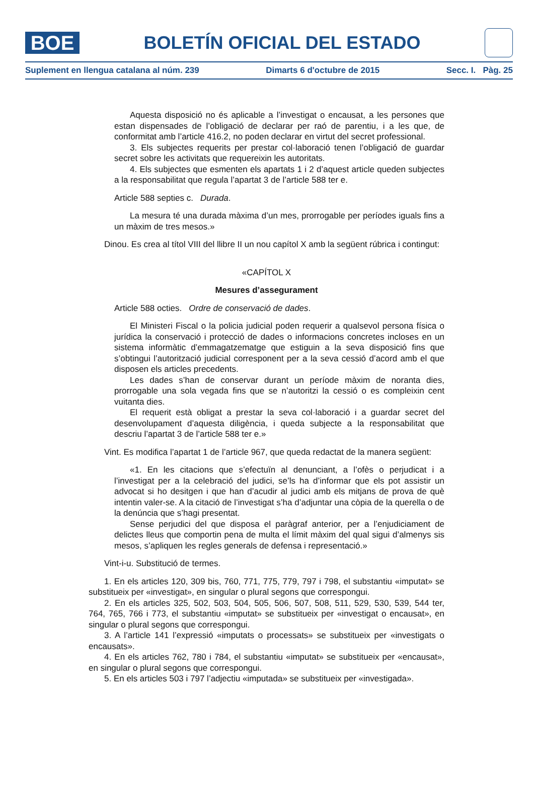BOE
BOLETÍN OFICIAL DEL ESTADO
Suplement en llengua catalana al núm. 239 Dimarts 6 d'octubre de 2015 Secc. I. Pàg. 25
Aquesta disposició no és aplicable a l’investigat o encausat, a les persones que estan dispensades de l’obligació de declarar per raó de parentiu, i a les que, de conformitat amb l’article 416.2, no poden declarar en virtut del secret professional.
3. Els subjectes requerits per prestar col·laboració tenen l’obligació de guardar secret sobre les activitats que requereixin les autoritats.
4. Els subjectes que esmenten els apartats 1 i 2 d’aquest article queden subjectes a la responsabilitat que regula l’apartat 3 de l’article 588 ter e.
Article 588 septies c. Durada.
La mesura té una durada màxima d’un mes, prorrogable per períodes iguals fins a un màxim de tres mesos.»
Dinou. Es crea al títol VIII del llibre II un nou capítol X amb la següent rúbrica i contingut:
«CAPÍTOL X
Mesures d’assegurament
Article 588 octies. Ordre de conservació de dades.
El Ministeri Fiscal o la policia judicial poden requerir a qualsevol persona física o jurídica la conservació i protecció de dades o informacions concretes incloses en un sistema informàtic d’emmagatzematge que estiguin a la seva disposició fins que s’obtingui l’autorització judicial corresponent per a la seva cessió d’acord amb el que disposen els articles precedents.
Les dades s’han de conservar durant un període màxim de noranta dies, prorrogable una sola vegada fins que se n’autoritzi la cessió o es compleixin cent vuitanta dies.
El requerit està obligat a prestar la seva col·laboració i a guardar secret del desenvolupament d’aquesta diligència, i queda subjecte a la responsabilitat que descriu l’apartat 3 de l’article 588 ter e.»
Vint. Es modifica l’apartat 1 de l’article 967, que queda redactat de la manera següent:
«1. En les citacions que s’efectuïn al denunciant, a l’ofès o perjudicat i a l’investigat per a la celebració del judici, se’ls ha d’informar que els pot assistir un advocat si ho desitgen i que han d’acudir al judici amb els mitjans de prova de què intentin valer-se. A la citació de l’investigat s’ha d’adjuntar una còpia de la querella o de la denúncia que s’hagi presentat.
Sense perjudici del que disposa el paràgraf anterior, per a l’enjudiciament de delictes lleus que comportin pena de multa el límit màxim del qual sigui d’almenys sis mesos, s’apliquen les regles generals de defensa i representació.»
Vint-i-u. Substitució de termes.
1. En els articles 120, 309 bis, 760, 771, 775, 779, 797 i 798, el substantiu «imputat» se substitueix per «investigat», en singular o plural segons que correspongui.
2. En els articles 325, 502, 503, 504, 505, 506, 507, 508, 511, 529, 530, 539, 544 ter, 764, 765, 766 i 773, el substantiu «imputat» se substitueix per «investigat o encausat», en singular o plural segons que correspongui.
3. A l’article 141 l’expressió «imputats o processats» se substitueix per «investigats o encausats».
4. En els articles 762, 780 i 784, el substantiu «imputat» se substitueix per «encausat», en singular o plural segons que correspongui.
5. En els articles 503 i 797 l’adjectiu «imputada» se substitueix per «investigada».